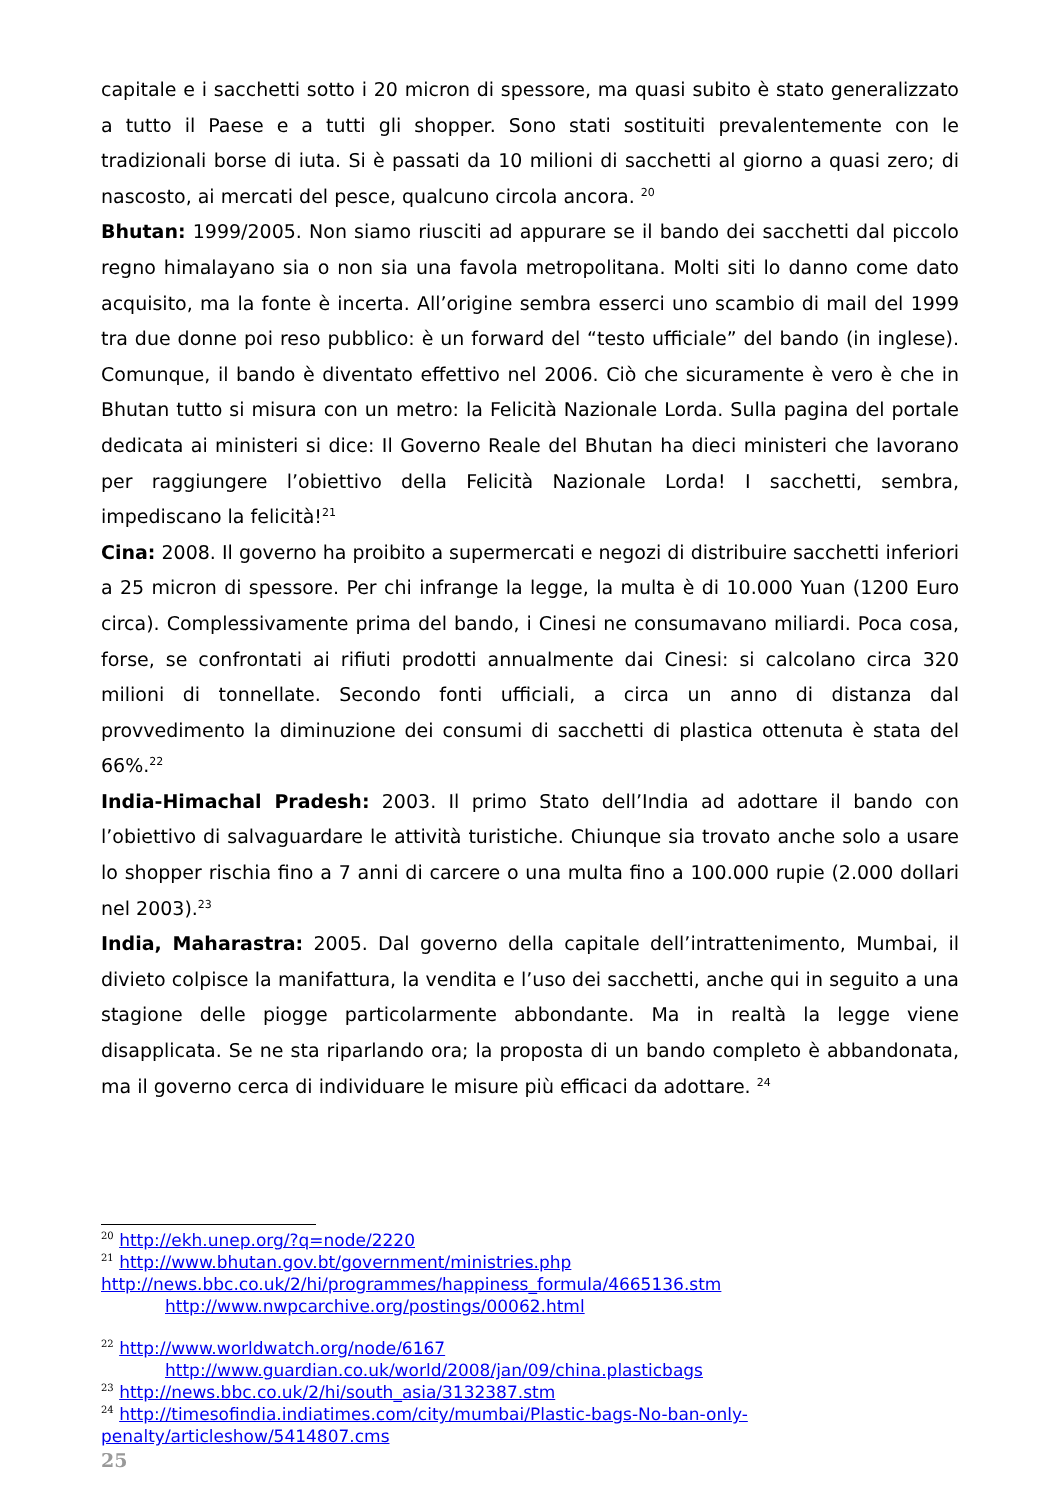capitale e i sacchetti sotto i 20 micron di spessore, ma quasi subito è stato generalizzato a tutto il Paese e a tutti gli shopper. Sono stati sostituiti prevalentemente con le tradizionali borse di iuta. Si è passati da 10 milioni di sacchetti al giorno a quasi zero; di nascosto, ai mercati del pesce, qualcuno circola ancora. <sup>20</sup>
Bhutan: 1999/2005. Non siamo riusciti ad appurare se il bando dei sacchetti dal piccolo regno himalayano sia o non sia una favola metropolitana. Molti siti lo danno come dato acquisito, ma la fonte è incerta. All’origine sembra esserci uno scambio di mail del 1999 tra due donne poi reso pubblico: è un forward del “testo ufficiale” del bando (in inglese). Comunque, il bando è diventato effettivo nel 2006. Ciò che sicuramente è vero è che in Bhutan tutto si misura con un metro: la Felicità Nazionale Lorda. Sulla pagina del portale dedicata ai ministeri si dice: Il Governo Reale del Bhutan ha dieci ministeri che lavorano per raggiungere l’obiettivo della Felicità Nazionale Lorda! I sacchetti, sembra, impediscano la felicità!<sup>21</sup>
Cina: 2008. Il governo ha proibito a supermercati e negozi di distribuire sacchetti inferiori a 25 micron di spessore. Per chi infrange la legge, la multa è di 10.000 Yuan (1200 Euro circa). Complessivamente prima del bando, i Cinesi ne consumavano miliardi. Poca cosa, forse, se confrontati ai rifiuti prodotti annualmente dai Cinesi: si calcolano circa 320 milioni di tonnellate. Secondo fonti ufficiali, a circa un anno di distanza dal provvedimento la diminuzione dei consumi di sacchetti di plastica ottenuta è stata del 66%.<sup>22</sup>
India-Himachal Pradesh: 2003. Il primo Stato dell’India ad adottare il bando con l’obiettivo di salvaguardare le attività turistiche. Chiunque sia trovato anche solo a usare lo shopper rischia fino a 7 anni di carcere o una multa fino a 100.000 rupie (2.000 dollari nel 2003).<sup>23</sup>
India, Maharastra: 2005. Dal governo della capitale dell’intrattenimento, Mumbai, il divieto colpisce la manifattura, la vendita e l’uso dei sacchetti, anche qui in seguito a una stagione delle piogge particolarmente abbondante. Ma in realtà la legge viene disapplicata. Se ne sta riparlando ora; la proposta di un bando completo è abbandonata, ma il governo cerca di individuare le misure più efficaci da adottare. <sup>24</sup>
<sup>20</sup> http://ekh.unep.org/?q=node/2220
<sup>21</sup> http://www.bhutan.gov.bt/government/ministries.php
http://news.bbc.co.uk/2/hi/programmes/happiness_formula/4665136.stm
http://www.nwpcarchive.org/postings/00062.html
<sup>22</sup> http://www.worldwatch.org/node/6167
http://www.guardian.co.uk/world/2008/jan/09/china.plasticbags
<sup>23</sup> http://news.bbc.co.uk/2/hi/south_asia/3132387.stm
<sup>24</sup> http://timesofindia.indiatimes.com/city/mumbai/Plastic-bags-No-ban-only-penalty/articleshow/5414807.cms
25